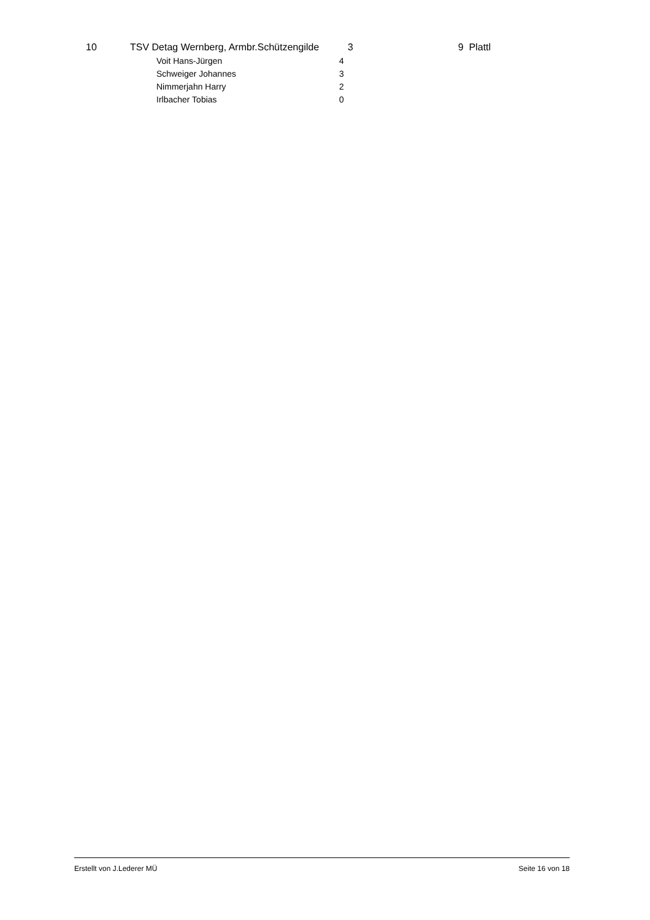| 10 | TSV Detag Wernberg, Armbr.Schützengilde | | 3 | 9 Plattl |
| | | Voit Hans-Jürgen | 4 | |
| | | Schweiger Johannes | 3 | |
| | | Nimmerjahn Harry | 2 | |
| | | Irlbacher Tobias | 0 | |
Erstellt von J.Lederer MÜ Seite 16 von 18